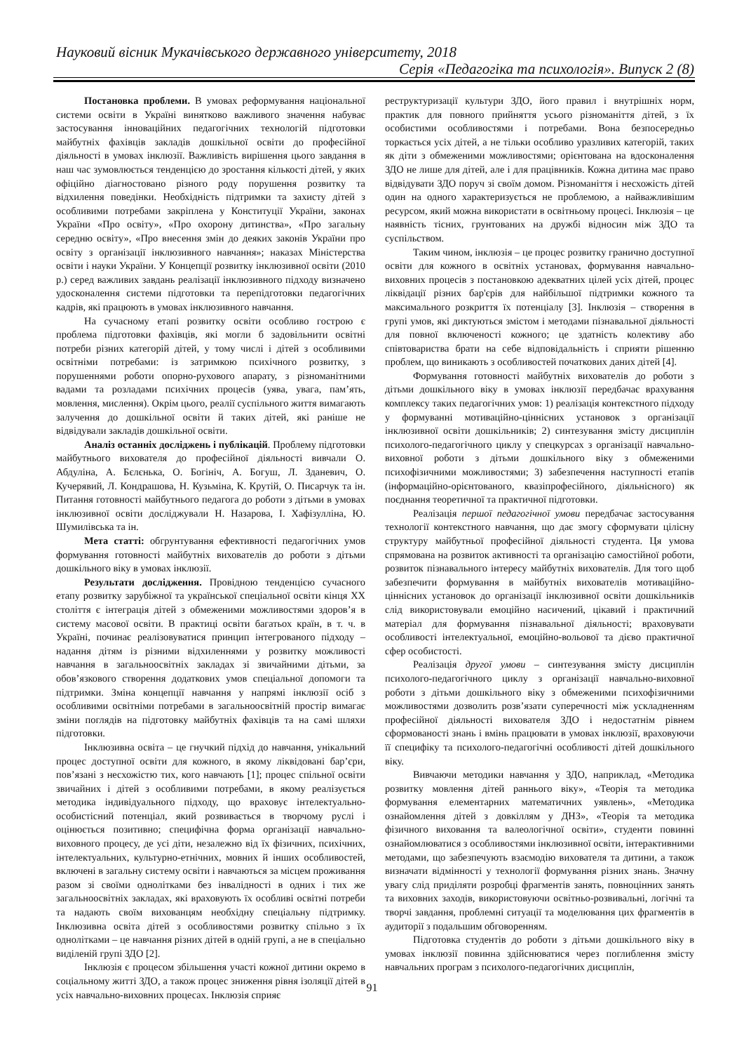Науковий вісник Мукачівського державного університету, 2018
Серія «Педагогіка та психологія». Випуск 2 (8)
Постановка проблеми. В умовах реформування національної системи освіти в Україні винятково важливого значення набуває застосування інноваційних педагогічних технологій підготовки майбутніх фахівців закладів дошкільної освіти до професійної діяльності в умовах інклюзії. Важливість вирішення цього завдання в наш час зумовлюється тенденцією до зростання кількості дітей, у яких офіційно діагностовано різного роду порушення розвитку та відхилення поведінки. Необхідність підтримки та захисту дітей з особливими потребами закріплена у Конституції України, законах України «Про освіту», «Про охорону дитинства», «Про загальну середню освіту», «Про внесення змін до деяких законів України про освіту з організації інклюзивного навчання»; наказах Міністерства освіти і науки України. У Концепції розвитку інклюзивної освіти (2010 р.) серед важливих завдань реалізації інклюзивного підходу визначено удосконалення системи підготовки та перепідготовки педагогічних кадрів, які працюють в умовах інклюзивного навчання.
На сучасному етапі розвитку освіти особливо гострою є проблема підготовки фахівців, які могли б задовільнити освітні потреби різних категорій дітей, у тому числі і дітей з особливими освітніми потребами: із затримкою психічного розвитку, з порушеннями роботи опорно-рухового апарату, з різноманітними вадами та розладами психічних процесів (уява, увага, пам’ять, мовлення, мислення). Окрім цього, реалії суспільного життя вимагають залучення до дошкільної освіти й таких дітей, які раніше не відвідували закладів дошкільної освіти.
Аналіз останніх досліджень і публікацій. Проблему підготовки майбутнього вихователя до професійної діяльності вивчали О. Абдуліна, А. Бєлєнька, О. Богініч, А. Богуш, Л. Зданевич, О. Кучерявий, Л. Кондрашова, Н. Кузьміна, К. Крутій, О. Писарчук та ін. Питання готовності майбутнього педагога до роботи з дітьми в умовах інклюзивної освіти досліджували Н. Назарова, І. Хафізулліна, Ю. Шумилівська та ін.
Мета статті: обгрунтування ефективності педагогічних умов формування готовності майбутніх вихователів до роботи з дітьми дошкільного віку в умовах інклюзії.
Результати дослідження. Провідною тенденцією сучасного етапу розвитку зарубіжної та української спеціальної освіти кінця ХХ століття є інтеграція дітей з обмеженими можливостями здоров’я в систему масової освіти. В практиці освіти багатьох країн, в т. ч. в Україні, починає реалізовуватися принцип інтегрованого підходу – надання дітям із різними відхиленнями у розвитку можливості навчання в загальноосвітніх закладах зі звичайними дітьми, за обов’язкового створення додаткових умов спеціальної допомоги та підтримки. Зміна концепції навчання у напрямі інклюзії осіб з особливими освітніми потребами в загальноосвітній простір вимагає зміни поглядів на підготовку майбутніх фахівців та на самі шляхи підготовки.
Інклюзивна освіта – це гнучкий підхід до навчання, унікальний процес доступної освіти для кожного, в якому ліквідовані бар’єри, пов’язані з несхожістю тих, кого навчають [1]; процес спільної освіти звичайних і дітей з особливими потребами, в якому реалізується методика індивідуального підходу, що враховує інтелектуально-особистісний потенціал, який розвивається в творчому руслі і оцінюється позитивно; специфічна форма організації навчально-виховного процесу, де усі діти, незалежно від їх фізичних, психічних, інтелектуальних, культурно-етнічних, мовних й інших особливостей, включені в загальну систему освіти і навчаються за місцем проживання разом зі своїми однолітками без інвалідності в одних і тих же загальноосвітніх закладах, які враховують їх особливі освітні потреби та надають своїм вихованцям необхідну спеціальну підтримку. Інклюзивна освіта дітей з особливостями розвитку спільно з їх однолітками – це навчання різних дітей в одній групі, а не в спеціально виділеній групі ЗДО [2].
Інклюзія є процесом збільшення участі кожної дитини окремо в соціальному житті ЗДО, а також процес зниження рівня ізоляції дітей в усіх навчально-виховних процесах. Інклюзія сприяє
реструктуризації культури ЗДО, його правил і внутрішніх норм, практик для повного прийняття усього різноманіття дітей, з їх особистими особливостями і потребами. Вона безпосередньо торкається усіх дітей, а не тільки особливо уразливих категорій, таких як діти з обмеженими можливостями; орієнтована на вдосконалення ЗДО не лише для дітей, але і для працівників. Кожна дитина має право відвідувати ЗДО поруч зі своїм домом. Різноманіття і несхожість дітей один на одного характеризується не проблемою, а найважливішим ресурсом, який можна використати в освітньому процесі. Інклюзія – це наявність тісних, грунтованих на дружбі відносин між ЗДО та суспільством.
Таким чином, інклюзія – це процес розвитку гранично доступної освіти для кожного в освітніх установах, формування навчально-виховних процесів з постановкою адекватних цілей усіх дітей, процес ліквідації різних бар'єрів для найбільшої підтримки кожного та максимального розкриття їх потенціалу [3]. Інклюзія – створення в групі умов, які диктуються змістом і методами пізнавальної діяльності для повної включеності кожного; це здатність колективу або співтовариства брати на себе відповідальність і сприяти рішенню проблем, що виникають з особливостей початкових даних дітей [4].
Формування готовності майбутніх вихователів до роботи з дітьми дошкільного віку в умовах інклюзії передбачає врахування комплексу таких педагогічних умов: 1) реалізація контекстного підходу у формуванні мотиваційно-ціннісних установок з організації інклюзивної освіти дошкільників; 2) синтезування змісту дисциплін психолого-педагогічного циклу у спецкурсах з організації навчально-виховної роботи з дітьми дошкільного віку з обмеженими психофізичними можливостями; 3) забезпечення наступності етапів (інформаційно-орієнтованого, квазіпрофесійного, діяльнісного) як поєднання теоретичної та практичної підготовки.
Реалізація першої педагогічної умови передбачає застосування технології контекстного навчання, що дає змогу сформувати цілісну структуру майбутньої професійної діяльності студента. Ця умова спрямована на розвиток активності та організацію самостійної роботи, розвиток пізнавального інтересу майбутніх вихователів. Для того щоб забезпечити формування в майбутніх вихователів мотиваційно-ціннісних установок до організації інклюзивної освіти дошкільників слід використовували емоційно насичений, цікавий і практичний матеріал для формування пізнавальної діяльності; враховувати особливості інтелектуальної, емоційно-вольової та дієво практичної сфер особистості.
Реалізація другої умови – синтезування змісту дисциплін психолого-педагогічного циклу з організації навчально-виховної роботи з дітьми дошкільного віку з обмеженими психофізичними можливостями дозволить розв’язати суперечності між ускладненням професійної діяльності вихователя ЗДО і недостатнім рівнем сформованості знань і вмінь працювати в умовах інклюзії, враховуючи її специфіку та психолого-педагогічні особливості дітей дошкільного віку.
Вивчаючи методики навчання у ЗДО, наприклад, «Методика розвитку мовлення дітей раннього віку», «Теорія та методика формування елементарних математичних уявлень», «Методика ознайомлення дітей з довкіллям у ДНЗ», «Теорія та методика фізичного виховання та валеологічної освіти», студенти повинні ознайомлюватися з особливостями інклюзивної освіти, інтерактивними методами, що забезпечують взаємодію вихователя та дитини, а також визначати відмінності у технології формування різних знань. Значну увагу слід приділяти розробці фрагментів занять, повноцінних занять та виховних заходів, використовуючи освітньо-розвивальні, логічні та творчі завдання, проблемні ситуації та моделювання цих фрагментів в аудиторії з подальшим обговоренням.
Підготовка студентів до роботи з дітьми дошкільного віку в умовах інклюзії повинна здійснюватися через поглиблення змісту навчальних програм з психолого-педагогічних дисциплін,
91